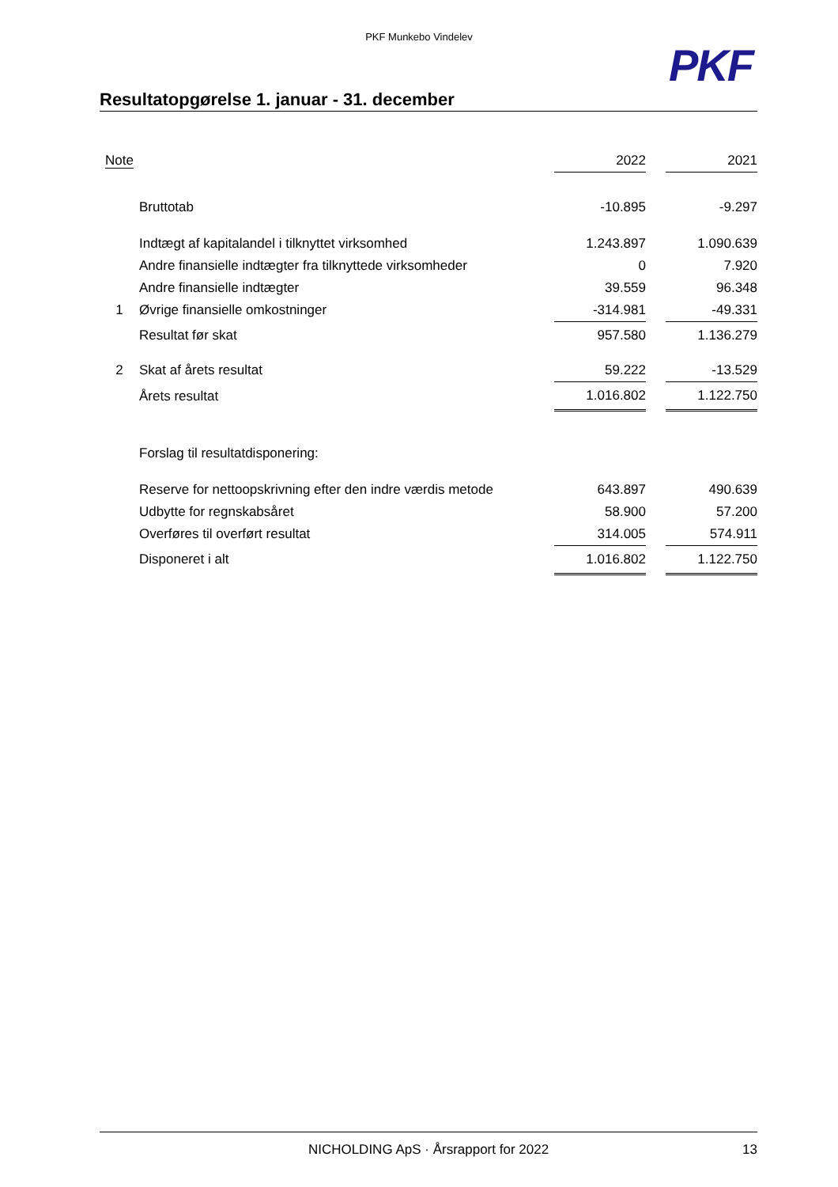PKF Munkebo Vindelev
PKF
Resultatopgørelse 1. januar - 31. december
| Note | | 2022 | | 2021 |
| --- | --- | --- | --- | --- |
| | Bruttotab | -10.895 | | -9.297 |
| | Indtægt af kapitalandel i tilknyttet virksomhed | 1.243.897 | | 1.090.639 |
| | Andre finansielle indtægter fra tilknyttede virksomheder | 0 | | 7.920 |
| | Andre finansielle indtægter | 39.559 | | 96.348 |
| 1 | Øvrige finansielle omkostninger | -314.981 | | -49.331 |
| | Resultat før skat | 957.580 | | 1.136.279 |
| 2 | Skat af årets resultat | 59.222 | | -13.529 |
| | Årets resultat | 1.016.802 | | 1.122.750 |
| | Forslag til resultatdisponering: | | | |
| | Reserve for nettoopskrivning efter den indre værdis metode | 643.897 | | 490.639 |
| | Udbytte for regnskabsåret | 58.900 | | 57.200 |
| | Overføres til overført resultat | 314.005 | | 574.911 |
| | Disponeret i alt | 1.016.802 | | 1.122.750 |
NICHOLDING ApS · Årsrapport for 2022 13